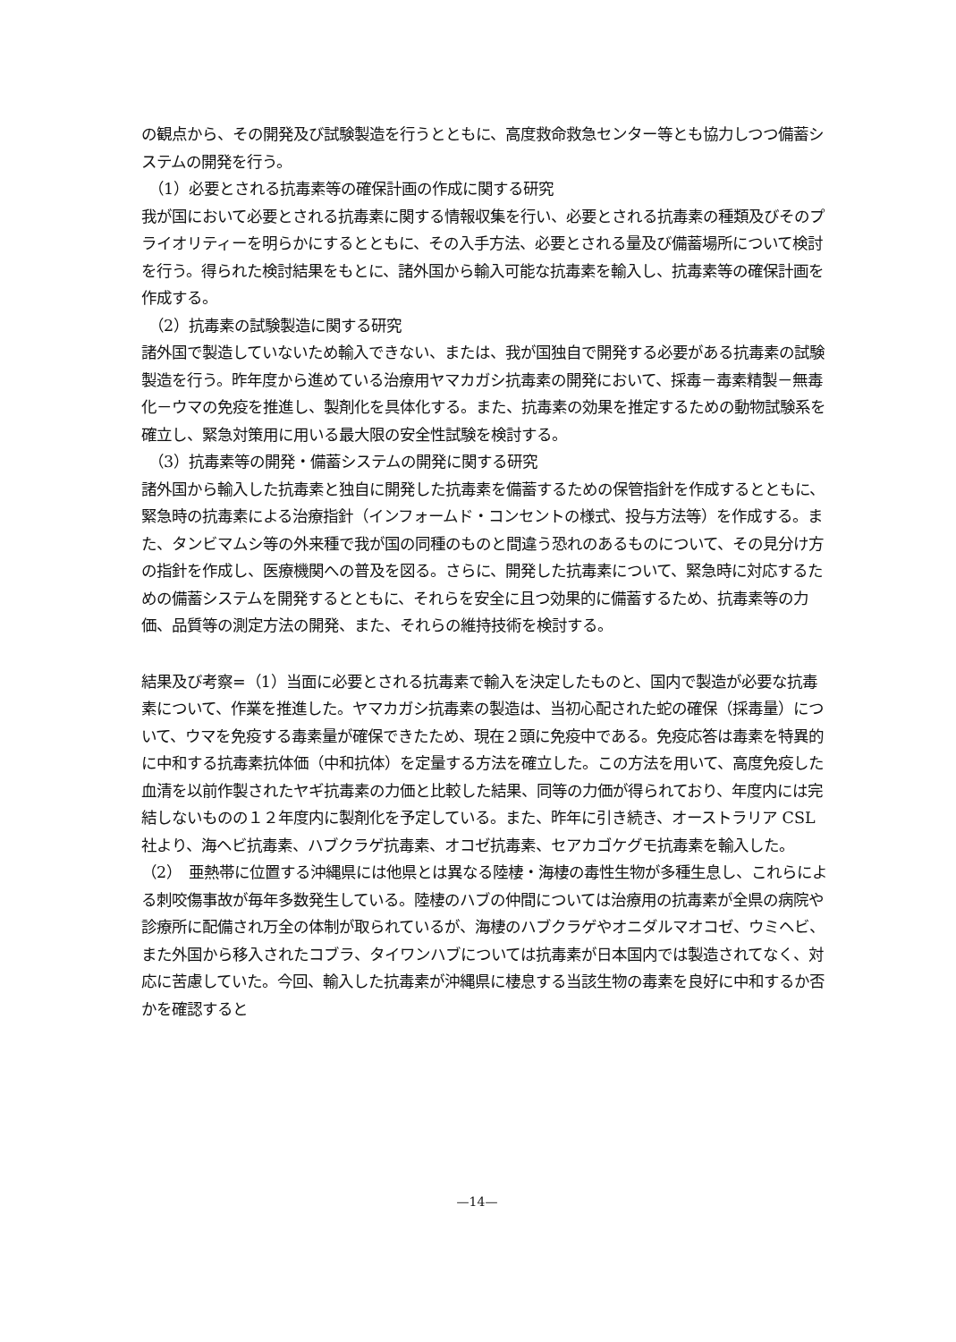の観点から、その開発及び試験製造を行うとともに、高度救命救急センター等とも協力しつつ備蓄システムの開発を行う。
（1）必要とされる抗毒素等の確保計画の作成に関する研究
我が国において必要とされる抗毒素に関する情報収集を行い、必要とされる抗毒素の種類及びそのプライオリティーを明らかにするとともに、その入手方法、必要とされる量及び備蓄場所について検討を行う。得られた検討結果をもとに、諸外国から輸入可能な抗毒素を輸入し、抗毒素等の確保計画を作成する。
（2）抗毒素の試験製造に関する研究
諸外国で製造していないため輸入できない、または、我が国独自で開発する必要がある抗毒素の試験製造を行う。昨年度から進めている治療用ヤマカガシ抗毒素の開発において、採毒－毒素精製－無毒化－ウマの免疫を推進し、製剤化を具体化する。また、抗毒素の効果を推定するための動物試験系を確立し、緊急対策用に用いる最大限の安全性試験を検討する。
（3）抗毒素等の開発・備蓄システムの開発に関する研究
諸外国から輸入した抗毒素と独自に開発した抗毒素を備蓄するための保管指針を作成するとともに、緊急時の抗毒素による治療指針（インフォームド・コンセントの様式、投与方法等）を作成する。また、タンビマムシ等の外来種で我が国の同種のものと間違う恐れのあるものについて、その見分け方の指針を作成し、医療機関への普及を図る。さらに、開発した抗毒素について、緊急時に対応するための備蓄システムを開発するとともに、それらを安全に且つ効果的に備蓄するため、抗毒素等の力価、品質等の測定方法の開発、また、それらの維持技術を検討する。
結果及び考察=（1）当面に必要とされる抗毒素で輸入を決定したものと、国内で製造が必要な抗毒素について、作業を推進した。ヤマカガシ抗毒素の製造は、当初心配された蛇の確保（採毒量）について、ウマを免疫する毒素量が確保できたため、現在２頭に免疫中である。免疫応答は毒素を特異的に中和する抗毒素抗体価（中和抗体）を定量する方法を確立した。この方法を用いて、高度免疫した血清を以前作製されたヤギ抗毒素の力価と比較した結果、同等の力価が得られており、年度内には完結しないものの１２年度内に製剤化を予定している。また、昨年に引き続き、オーストラリア CSL 社より、海ヘビ抗毒素、ハブクラゲ抗毒素、オコゼ抗毒素、セアカゴケグモ抗毒素を輸入した。
（2）　亜熱帯に位置する沖縄県には他県とは異なる陸棲・海棲の毒性生物が多種生息し、これらによる刺咬傷事故が毎年多数発生している。陸棲のハブの仲間については治療用の抗毒素が全県の病院や診療所に配備され万全の体制が取られているが、海棲のハブクラゲやオニダルマオコゼ、ウミヘビ、また外国から移入されたコブラ、タイワンハブについては抗毒素が日本国内では製造されてなく、対応に苦慮していた。今回、輸入した抗毒素が沖縄県に棲息する当該生物の毒素を良好に中和するか否かを確認すると
—14—